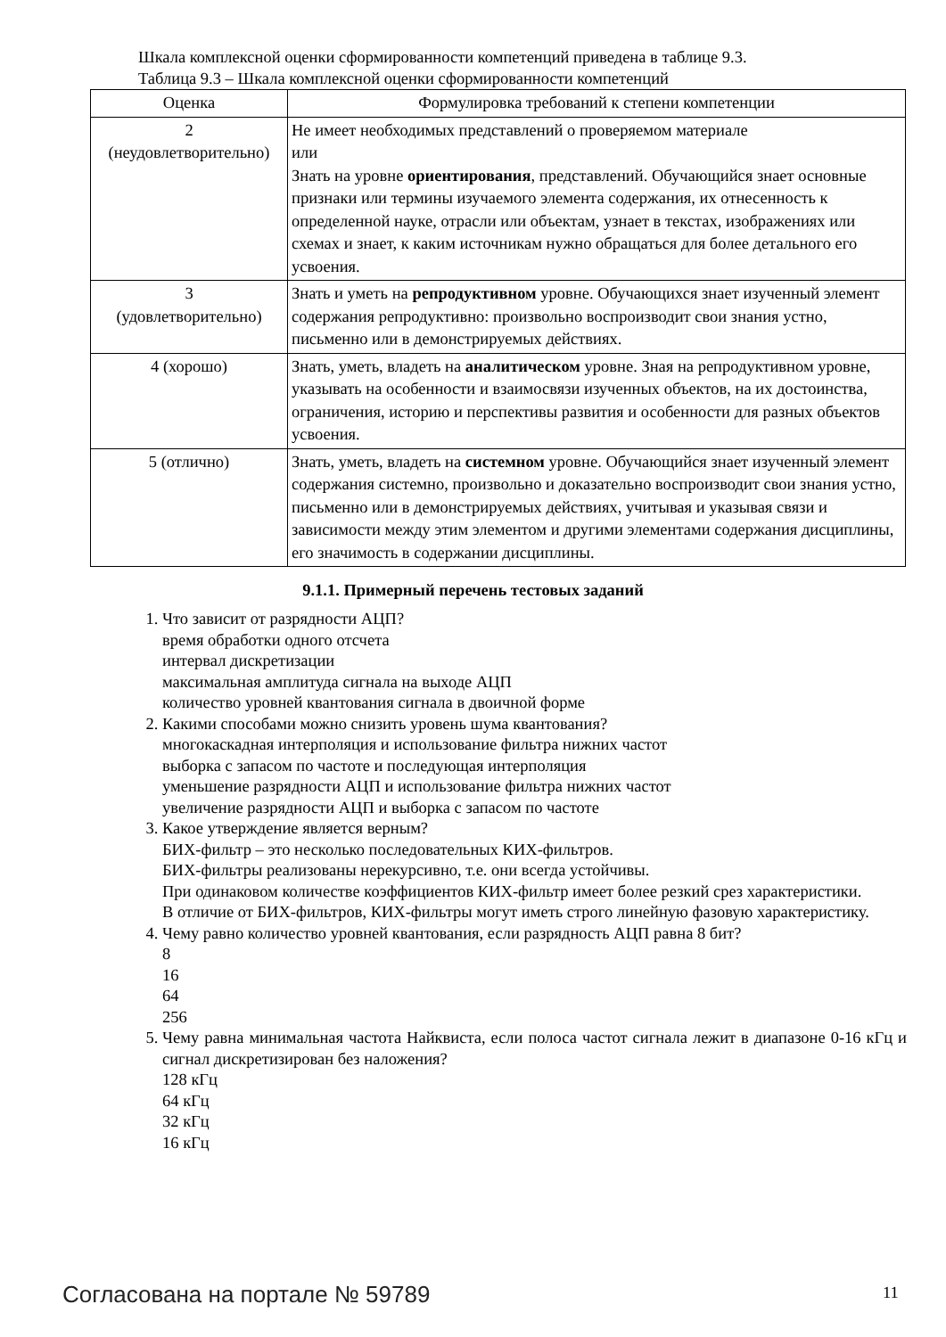Шкала комплексной оценки сформированности компетенций приведена в таблице 9.3.
Таблица 9.3 – Шкала комплексной оценки сформированности компетенций
| Оценка | Формулировка требований к степени компетенции |
| --- | --- |
| 2 (неудовлетворительно) | Не имеет необходимых представлений о проверяемом материале или Знать на уровне ориентирования , представлений. Обучающийся знает основные признаки или термины изучаемого элемента содержания, их отнесенность к определенной науке, отрасли или объектам, узнает в текстах, изображениях или схемах и знает, к каким источникам нужно обращаться для более детального его усвоения. |
| 3 (удовлетворительно) | Знать и уметь на репродуктивном уровне. Обучающихся знает изученный элемент содержания репродуктивно: произвольно воспроизводит свои знания устно, письменно или в демонстрируемых действиях. |
| 4 (хорошо) | Знать, уметь, владеть на аналитическом уровне. Зная на репродуктивном уровне, указывать на особенности и взаимосвязи изученных объектов, на их достоинства, ограничения, историю и перспективы развития и особенности для разных объектов усвоения. |
| 5 (отлично) | Знать, уметь, владеть на системном уровне. Обучающийся знает изученный элемент содержания системно, произвольно и доказательно воспроизводит свои знания устно, письменно или в демонстрируемых действиях, учитывая и указывая связи и зависимости между этим элементом и другими элементами содержания дисциплины, его значимость в содержании дисциплины. |
9.1.1. Примерный перечень тестовых заданий
1. Что зависит от разрядности АЦП?
время обработки одного отсчета
интервал дискретизации
максимальная амплитуда сигнала на выходе АЦП
количество уровней квантования сигнала в двоичной форме
2. Какими способами можно снизить уровень шума квантования?
многокаскадная интерполяция и использование фильтра нижних частот
выборка с запасом по частоте и последующая интерполяция
уменьшение разрядности АЦП и использование фильтра нижних частот
увеличение разрядности АЦП и выборка с запасом по частоте
3. Какое утверждение является верным?
БИХ-фильтр – это несколько последовательных КИХ-фильтров.
БИХ-фильтры реализованы нерекурсивно, т.е. они всегда устойчивы.
При одинаковом количестве коэффициентов КИХ-фильтр имеет более резкий срез характеристики.
В отличие от БИХ-фильтров, КИХ-фильтры могут иметь строго линейную фазовую характеристику.
4. Чему равно количество уровней квантования, если разрядность АЦП равна 8 бит?
8
16
64
256
5. Чему равна минимальная частота Найквиста, если полоса частот сигнала лежит в диапазоне 0-16 кГц и сигнал дискретизирован без наложения?
128 кГц
64 кГц
32 кГц
16 кГц
Согласована на портале № 59789 11